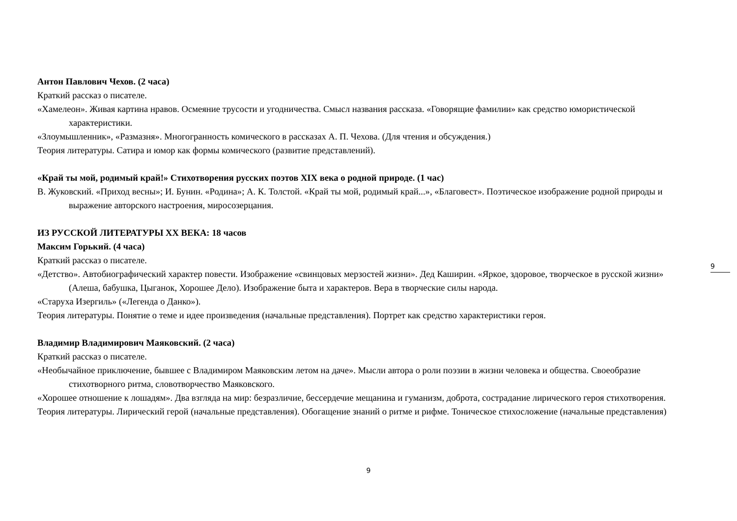Антон Павлович Чехов. (2 часа)
Краткий рассказ о писателе.
«Хамелеон». Живая картина нравов. Осмеяние трусости и угодничества. Смысл названия рассказа. «Говорящие фамилии» как средство юмористической характеристики.
«Злоумышленник», «Размазня». Многогранность комического в рассказах А. П. Чехова. (Для чтения и обсуждения.)
Теория литературы. Сатира и юмор как формы комического (развитие представлений).
«Край ты мой, родимый край!» Стихотворения русских поэтов XIX века о родной природе. (1 час)
В. Жуковский. «Приход весны»; И. Бунин. «Родина»; А. К. Толстой. «Край ты мой, родимый край...», «Благовест». Поэтическое изображение родной природы и выражение авторского настроения, миросозерцания.
ИЗ РУССКОЙ ЛИТЕРАТУРЫ XX ВЕКА: 18 часов
Максим Горький. (4 часа)
Краткий рассказ о писателе.
«Детство». Автобиографический характер повести. Изображение «свинцовых мерзостей жизни». Дед Каширин. «Яркое, здоровое, творческое в русской жизни» (Алеша, бабушка, Цыганок, Хорошее Дело). Изображение быта и характеров. Вера в творческие силы народа.
«Старуха Изергиль» («Легенда о Данко»).
Теория литературы. Понятие о теме и идее произведения (начальные представления). Портрет как средство характеристики героя.
Владимир Владимирович Маяковский. (2 часа)
Краткий рассказ о писателе.
«Необычайное приключение, бывшее с Владимиром Маяковским летом на даче». Мысли автора о роли поэзии в жизни человека и общества. Своеобразие стихотворного ритма, словотворчество Маяковского.
«Хорошее отношение к лошадям». Два взгляда на мир: безразличие, бессердечие мещанина и гуманизм, доброта, сострадание лирического героя стихотворения.
Теория литературы. Лирический герой (начальные представления). Обогащение знаний о ритме и рифме. Тоническое стихосложение (начальные представления)
9
9